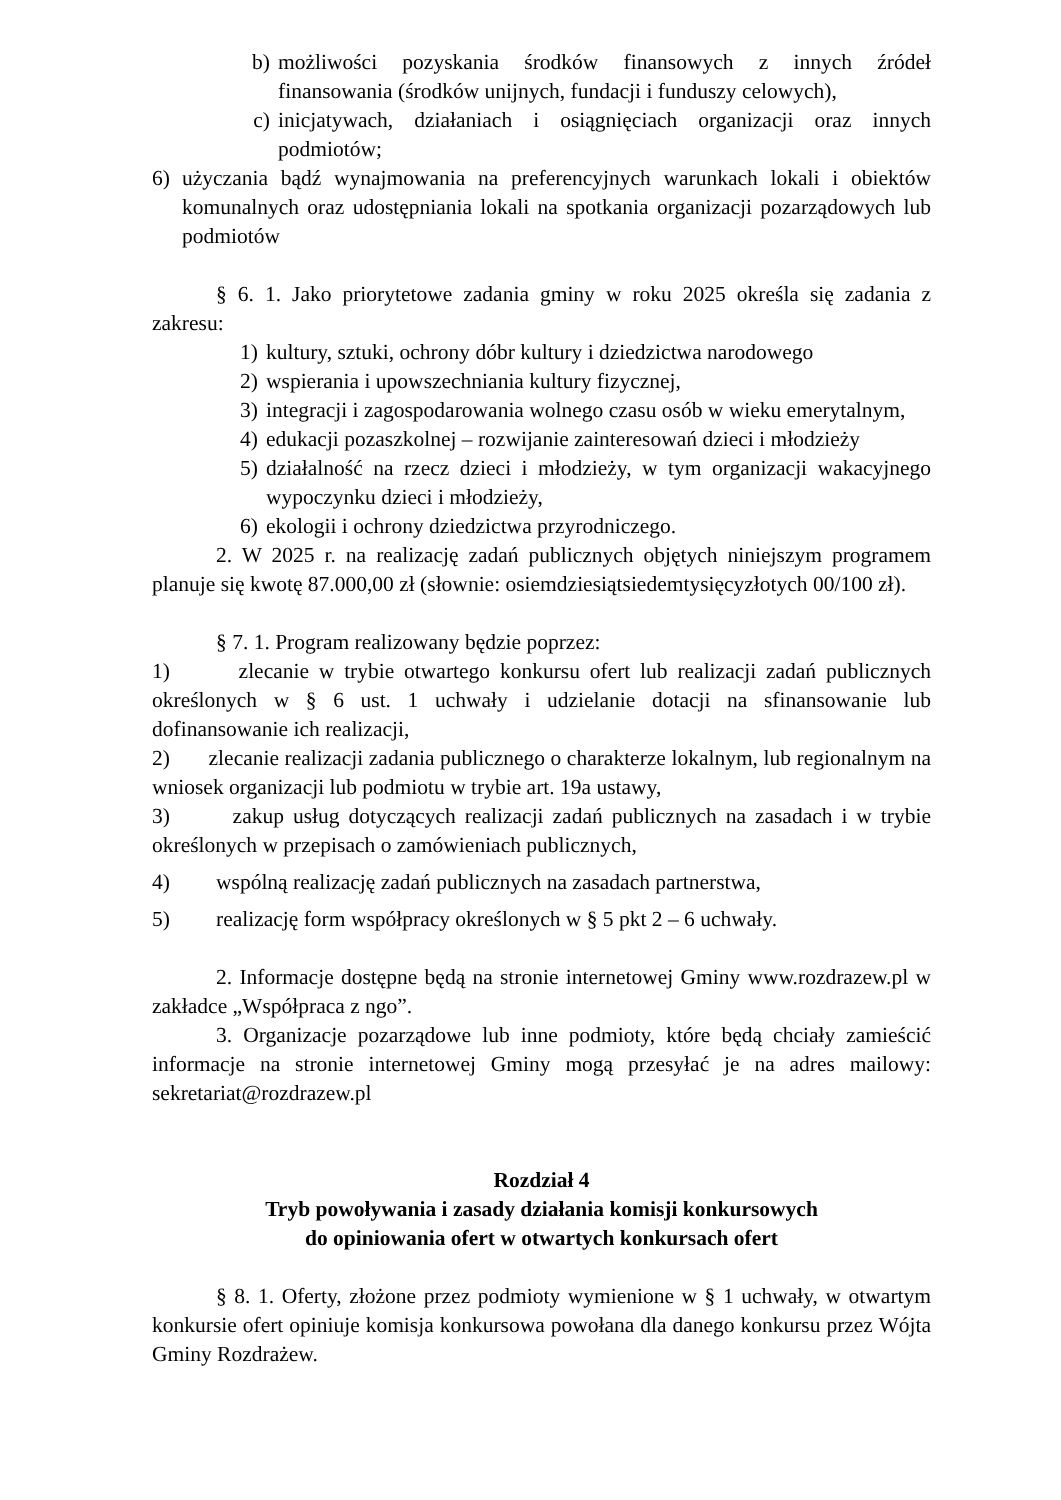b) możliwości pozyskania środków finansowych z innych źródeł finansowania (środków unijnych, fundacji i funduszy celowych),
c) inicjatywach, działaniach i osiągnięciach organizacji oraz innych podmiotów;
6) użyczania bądź wynajmowania na preferencyjnych warunkach lokali i obiektów komunalnych oraz udostępniania lokali na spotkania organizacji pozarządowych lub podmiotów
§ 6. 1. Jako priorytetowe zadania gminy w roku 2025 określa się zadania z zakresu:
1) kultury, sztuki, ochrony dóbr kultury i dziedzictwa narodowego
2) wspierania i upowszechniania kultury fizycznej,
3) integracji i zagospodarowania wolnego czasu osób w wieku emerytalnym,
4) edukacji pozaszkolnej – rozwijanie zainteresowań dzieci i młodzieży
5) działalność na rzecz dzieci i młodzieży, w tym organizacji wakacyjnego wypoczynku dzieci i młodzieży,
6) ekologii i ochrony dziedzictwa przyrodniczego.
2. W 2025 r. na realizację zadań publicznych objętych niniejszym programem planuje się kwotę 87.000,00 zł (słownie: osiemdziesiątsiedemtysięcyzłotych 00/100 zł).
§ 7. 1. Program realizowany będzie poprzez:
1) zlecanie w trybie otwartego konkursu ofert lub realizacji zadań publicznych określonych w § 6 ust. 1 uchwały i udzielanie dotacji na sfinansowanie lub dofinansowanie ich realizacji,
2) zlecanie realizacji zadania publicznego o charakterze lokalnym, lub regionalnym na wniosek organizacji lub podmiotu w trybie art. 19a ustawy,
3) zakup usług dotyczących realizacji zadań publicznych na zasadach i w trybie określonych w przepisach o zamówieniach publicznych,
4) wspólną realizację zadań publicznych na zasadach partnerstwa,
5) realizację form współpracy określonych w § 5 pkt 2 – 6 uchwały.
2. Informacje dostępne będą na stronie internetowej Gminy www.rozdrazew.pl w zakładce „Współpraca z ngo”.
3. Organizacje pozarządowe lub inne podmioty, które będą chciały zamieścić informacje na stronie internetowej Gminy mogą przesyłać je na adres mailowy: sekretariat@rozdrazew.pl
Rozdział 4
Tryb powoływania i zasady działania komisji konkursowych
do opiniowania ofert w otwartych konkursach ofert
§ 8. 1. Oferty, złożone przez podmioty wymienione w § 1 uchwały, w otwartym konkursie ofert opiniuje komisja konkursowa powołana dla danego konkursu przez Wójta Gminy Rozdrażew.